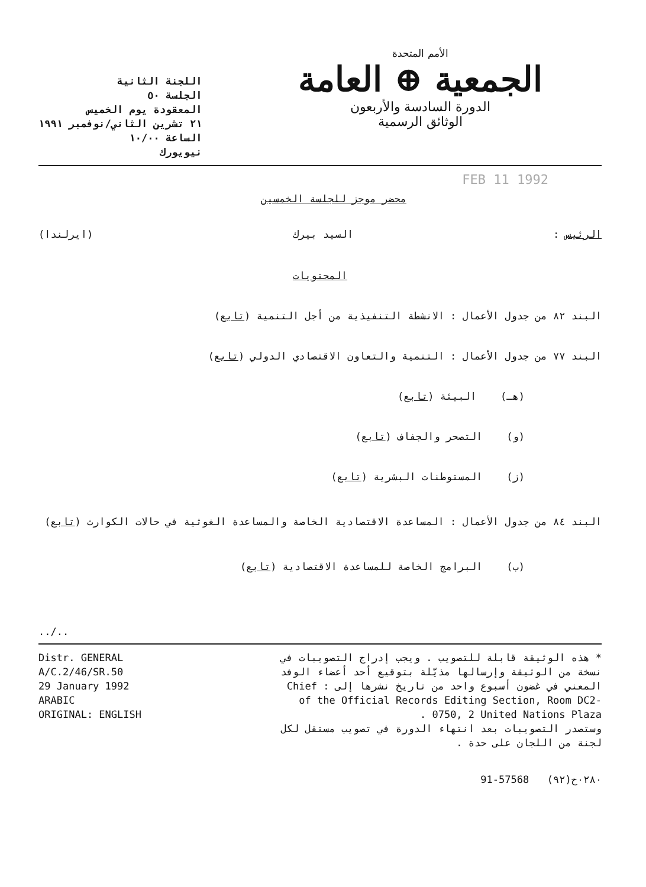الأمم المتحدة
الجمعية ⊕ العامة
الدورة السادسة والأربعون
الوثائق الرسمية
اللجنة الثانية
الجلسة ٥٠
المعقودة يوم الخميس
٢١ تشرين الثاني/نوفمبر ١٩٩١
الساعة ١٠/٠٠
نيويورك
FEB 11 1992
محضر موجز للجلسة الخمسين
الرئيس : السيد بيرك (ايرلندا)
المحتويات
البند ٨٢ من جدول الأعمال : الانشطة التنفيذية من أجل التنمية (تابع)
البند ٧٧ من جدول الأعمال : التنمية والتعاون الاقتصادي الدولي (تابع)
(هـ) البيئة (تابع)
(و) التصحر والجفاف (تابع)
(ز) المستوطنات البشرية (تابع)
البند ٨٤ من جدول الأعمال : المساعدة الاقتصادية الخاصة والمساعدة الغوثية في حالات الكوارث (تابع)
(ب) البرامج الخاصة للمساعدة الاقتصادية (تابع)
../..
Distr. GENERAL
A/C.2/46/SR.50
29 January 1992
ARABIC
ORIGINAL: ENGLISH
* هذه الوثيقة قابلة للتصويب . ويجب إدراج التصويبات في نسخة من الوثيقة وإرسالها مذيّلة بتوقيع أحد أعضاء الوفد المعني في غضون أسبوع واحد من تاريخ نشرها إلى : Chief of the Official Records Editing Section, Room DC2-0750, 2 United Nations Plaza .
وستصدر التصويبات بعد انتهاء الدورة في تصويب مستقل لكل لجنة من اللجان على حدة .
91-57568 ٠٢٨٠ح(٩٢)